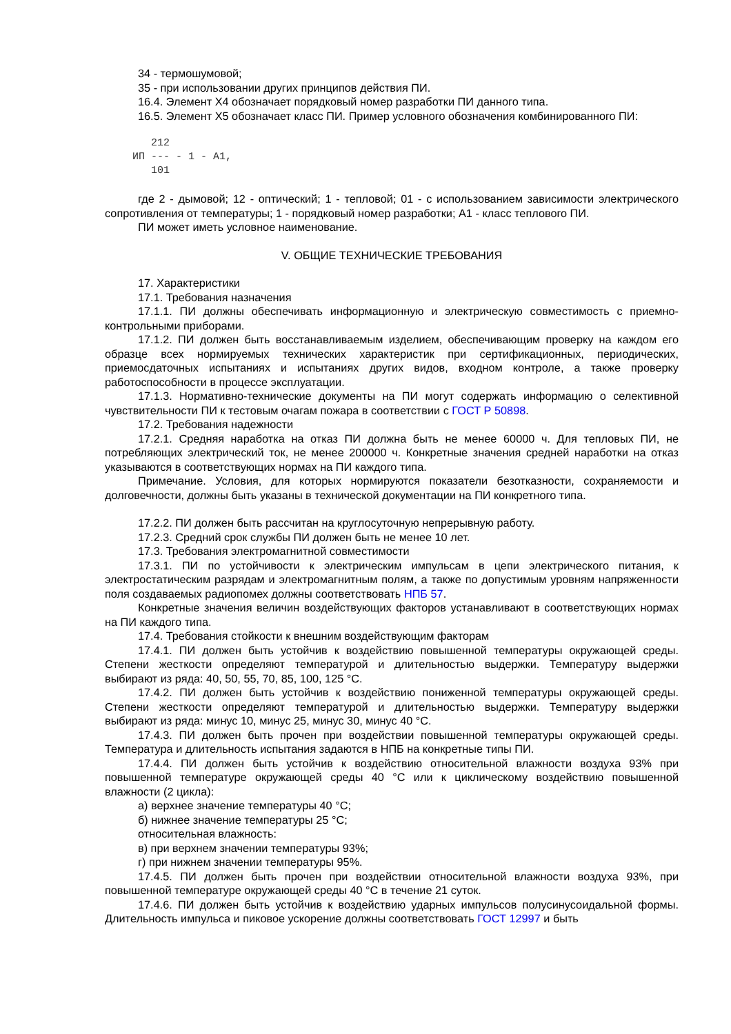34 - термошумовой;
35 - при использовании других принципов действия ПИ.
16.4. Элемент X4 обозначает порядковый номер разработки ПИ данного типа.
16.5. Элемент X5 обозначает класс ПИ. Пример условного обозначения комбинированного ПИ:
   212
ИП --- - 1 - А1,
   101
где 2 - дымовой; 12 - оптический; 1 - тепловой; 01 - с использованием зависимости электрического сопротивления от температуры; 1 - порядковый номер разработки; А1 - класс теплового ПИ.
ПИ может иметь условное наименование.
V. ОБЩИЕ ТЕХНИЧЕСКИЕ ТРЕБОВАНИЯ
17. Характеристики
17.1. Требования назначения
17.1.1. ПИ должны обеспечивать информационную и электрическую совместимость с приемно-контрольными приборами.
17.1.2. ПИ должен быть восстанавливаемым изделием, обеспечивающим проверку на каждом его образце всех нормируемых технических характеристик при сертификационных, периодических, приемосдаточных испытаниях и испытаниях других видов, входном контроле, а также проверку работоспособности в процессе эксплуатации.
17.1.3. Нормативно-технические документы на ПИ могут содержать информацию о селективной чувствительности ПИ к тестовым очагам пожара в соответствии с ГОСТ Р 50898.
17.2. Требования надежности
17.2.1. Средняя наработка на отказ ПИ должна быть не менее 60000 ч. Для тепловых ПИ, не потребляющих электрический ток, не менее 200000 ч. Конкретные значения средней наработки на отказ указываются в соответствующих нормах на ПИ каждого типа.
Примечание. Условия, для которых нормируются показатели безотказности, сохраняемости и долговечности, должны быть указаны в технической документации на ПИ конкретного типа.
17.2.2. ПИ должен быть рассчитан на круглосуточную непрерывную работу.
17.2.3. Средний срок службы ПИ должен быть не менее 10 лет.
17.3. Требования электромагнитной совместимости
17.3.1. ПИ по устойчивости к электрическим импульсам в цепи электрического питания, к электростатическим разрядам и электромагнитным полям, а также по допустимым уровням напряженности поля создаваемых радиопомех должны соответствовать НПБ 57.
Конкретные значения величин воздействующих факторов устанавливают в соответствующих нормах на ПИ каждого типа.
17.4. Требования стойкости к внешним воздействующим факторам
17.4.1. ПИ должен быть устойчив к воздействию повышенной температуры окружающей среды. Степени жесткости определяют температурой и длительностью выдержки. Температуру выдержки выбирают из ряда: 40, 50, 55, 70, 85, 100, 125 °С.
17.4.2. ПИ должен быть устойчив к воздействию пониженной температуры окружающей среды. Степени жесткости определяют температурой и длительностью выдержки. Температуру выдержки выбирают из ряда: минус 10, минус 25, минус 30, минус 40 °С.
17.4.3. ПИ должен быть прочен при воздействии повышенной температуры окружающей среды. Температура и длительность испытания задаются в НПБ на конкретные типы ПИ.
17.4.4. ПИ должен быть устойчив к воздействию относительной влажности воздуха 93% при повышенной температуре окружающей среды 40 °С или к циклическому воздействию повышенной влажности (2 цикла):
а) верхнее значение температуры 40 °С;
б) нижнее значение температуры 25 °С;
относительная влажность:
в) при верхнем значении температуры 93%;
г) при нижнем значении температуры 95%.
17.4.5. ПИ должен быть прочен при воздействии относительной влажности воздуха 93%, при повышенной температуре окружающей среды 40 °С в течение 21 суток.
17.4.6. ПИ должен быть устойчив к воздействию ударных импульсов полусинусоидальной формы. Длительность импульса и пиковое ускорение должны соответствовать ГОСТ 12997 и быть